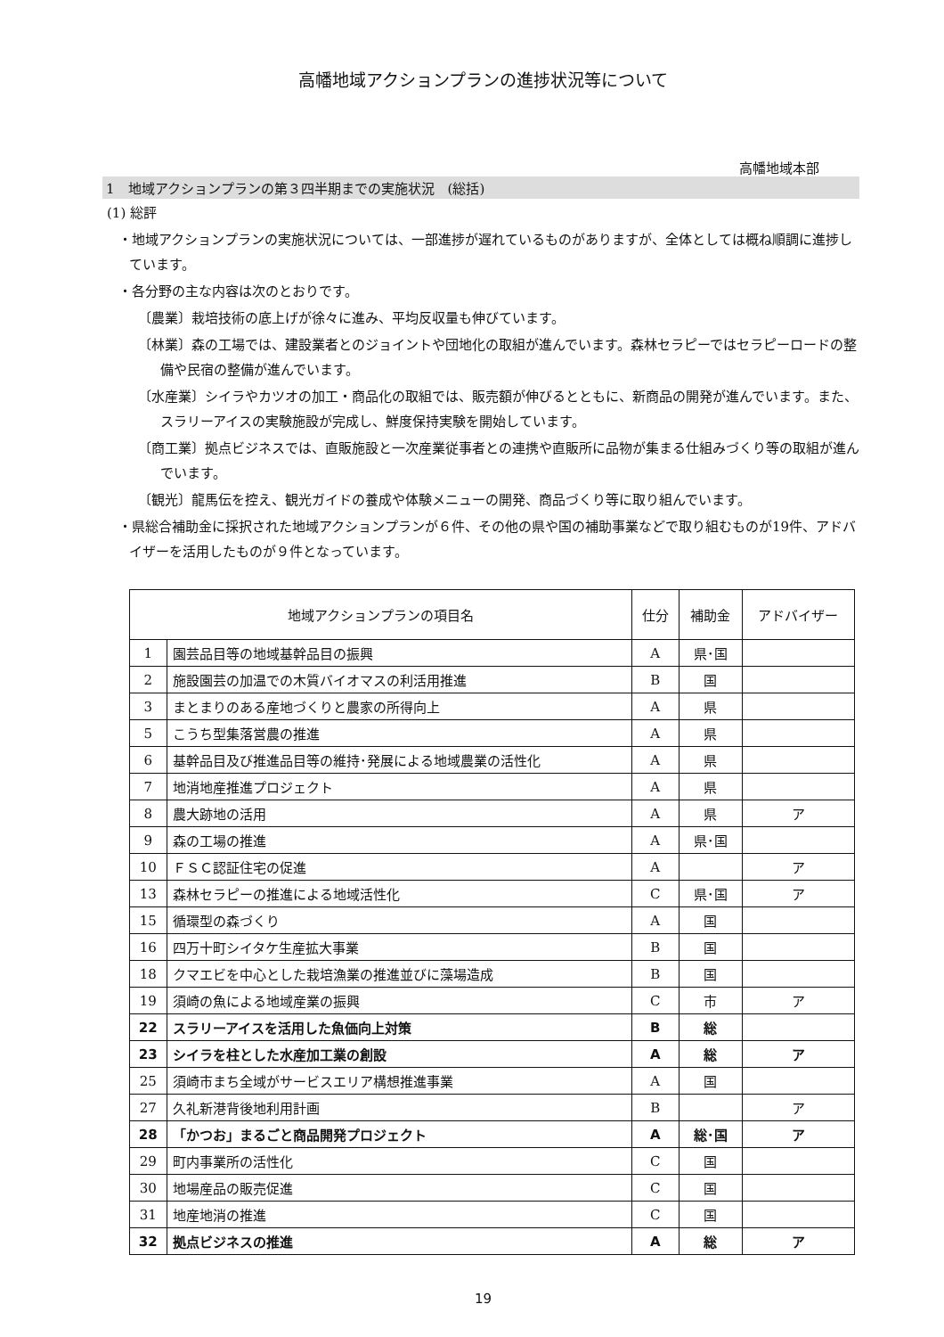高幡地域アクションプランの進捗状況等について
高幡地域本部
1　地域アクションプランの第３四半期までの実施状況　(総括)
(1) 総評
・地域アクションプランの実施状況については、一部進捗が遅れているものがありますが、全体としては概ね順調に進捗しています。
・各分野の主な内容は次のとおりです。
〔農業〕栽培技術の底上げが徐々に進み、平均反収量も伸びています。
〔林業〕森の工場では、建設業者とのジョイントや団地化の取組が進んでいます。森林セラピーではセラピーロードの整備や民宿の整備が進んでいます。
〔水産業〕シイラやカツオの加工・商品化の取組では、販売額が伸びるとともに、新商品の開発が進んでいます。また、スラリーアイスの実験施設が完成し、鮮度保持実験を開始しています。
〔商工業〕拠点ビジネスでは、直販施設と一次産業従事者との連携や直販所に品物が集まる仕組みづくり等の取組が進んでいます。
〔観光〕龍馬伝を控え、観光ガイドの養成や体験メニューの開発、商品づくり等に取り組んでいます。
・県総合補助金に採択された地域アクションプランが６件、その他の県や国の補助事業などで取り組むものが19件、アドバイザーを活用したものが９件となっています。
| 地域アクションプランの項目名 | | 仕分 | 補助金 | アドバイザー |
| --- | --- | --- | --- | --- |
| 1 | 園芸品目等の地域基幹品目の振興 | A | 県･国 | |
| 2 | 施設園芸の加温での木質バイオマスの利活用推進 | B | 国 | |
| 3 | まとまりのある産地づくりと農家の所得向上 | A | 県 | |
| 5 | こうち型集落営農の推進 | A | 県 | |
| 6 | 基幹品目及び推進品目等の維持･発展による地域農業の活性化 | A | 県 | |
| 7 | 地消地産推進プロジェクト | A | 県 | |
| 8 | 農大跡地の活用 | A | 県 | ア |
| 9 | 森の工場の推進 | A | 県･国 | |
| 10 | ＦＳＣ認証住宅の促進 | A | | ア |
| 13 | 森林セラピーの推進による地域活性化 | C | 県･国 | ア |
| 15 | 循環型の森づくり | A | 国 | |
| 16 | 四万十町シイタケ生産拡大事業 | B | 国 | |
| 18 | クマエビを中心とした栽培漁業の推進並びに藻場造成 | B | 国 | |
| 19 | 須崎の魚による地域産業の振興 | C | 市 | ア |
| 22 | スラリーアイスを活用した魚価向上対策 | B | 総 | |
| 23 | シイラを柱とした水産加工業の創設 | A | 総 | ア |
| 25 | 須崎市まち全域がサービスエリア構想推進事業 | A | 国 | |
| 27 | 久礼新港背後地利用計画 | B | | ア |
| 28 | 「かつお」まるごと商品開発プロジェクト | A | 総･国 | ア |
| 29 | 町内事業所の活性化 | C | 国 | |
| 30 | 地場産品の販売促進 | C | 国 | |
| 31 | 地産地消の推進 | C | 国 | |
| 32 | 拠点ビジネスの推進 | A | 総 | ア |
19